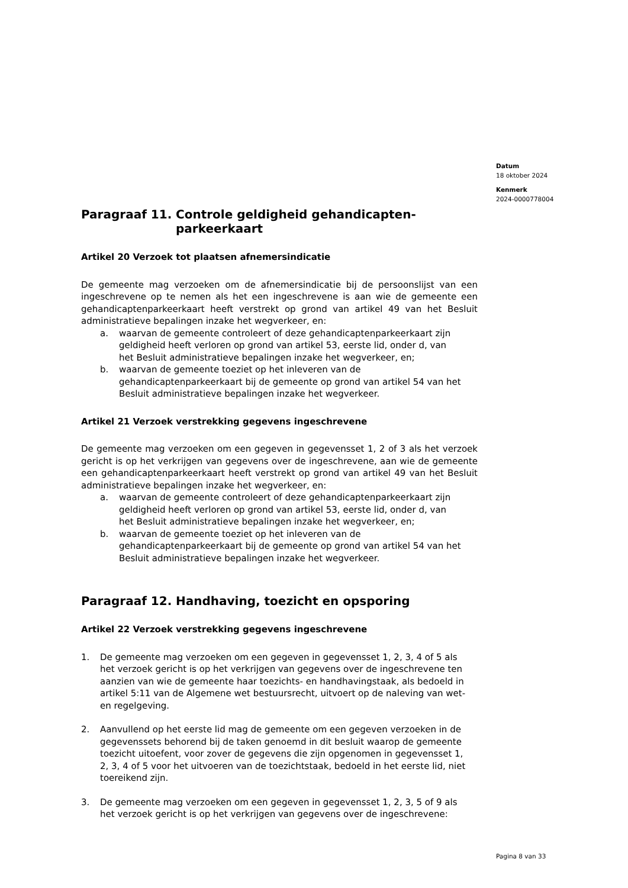Datum
18 oktober 2024
Kenmerk
2024-0000778004
Paragraaf 11. Controle geldigheid gehandicapten-parkeerkaart
Artikel 20 Verzoek tot plaatsen afnemersindicatie
De gemeente mag verzoeken om de afnemersindicatie bij de persoonslijst van een ingeschrevene op te nemen als het een ingeschrevene is aan wie de gemeente een gehandicaptenparkeerkaart heeft verstrekt op grond van artikel 49 van het Besluit administratieve bepalingen inzake het wegverkeer, en:
a. waarvan de gemeente controleert of deze gehandicaptenparkeerkaart zijn geldigheid heeft verloren op grond van artikel 53, eerste lid, onder d, van het Besluit administratieve bepalingen inzake het wegverkeer, en;
b. waarvan de gemeente toeziet op het inleveren van de gehandicaptenparkeerkaart bij de gemeente op grond van artikel 54 van het Besluit administratieve bepalingen inzake het wegverkeer.
Artikel 21 Verzoek verstrekking gegevens ingeschrevene
De gemeente mag verzoeken om een gegeven in gegevensset 1, 2 of 3 als het verzoek gericht is op het verkrijgen van gegevens over de ingeschrevene, aan wie de gemeente een gehandicaptenparkeerkaart heeft verstrekt op grond van artikel 49 van het Besluit administratieve bepalingen inzake het wegverkeer, en:
a. waarvan de gemeente controleert of deze gehandicaptenparkeerkaart zijn geldigheid heeft verloren op grond van artikel 53, eerste lid, onder d, van het Besluit administratieve bepalingen inzake het wegverkeer, en;
b. waarvan de gemeente toeziet op het inleveren van de gehandicaptenparkeerkaart bij de gemeente op grond van artikel 54 van het Besluit administratieve bepalingen inzake het wegverkeer.
Paragraaf 12. Handhaving, toezicht en opsporing
Artikel 22 Verzoek verstrekking gegevens ingeschrevene
1. De gemeente mag verzoeken om een gegeven in gegevensset 1, 2, 3, 4 of 5 als het verzoek gericht is op het verkrijgen van gegevens over de ingeschrevene ten aanzien van wie de gemeente haar toezichts- en handhavingstaak, als bedoeld in artikel 5:11 van de Algemene wet bestuursrecht, uitvoert op de naleving van wet- en regelgeving.
2. Aanvullend op het eerste lid mag de gemeente om een gegeven verzoeken in de gegevenssets behorend bij de taken genoemd in dit besluit waarop de gemeente toezicht uitoefent, voor zover de gegevens die zijn opgenomen in gegevensset 1, 2, 3, 4 of 5 voor het uitvoeren van de toezichtstaak, bedoeld in het eerste lid, niet toereikend zijn.
3. De gemeente mag verzoeken om een gegeven in gegevensset 1, 2, 3, 5 of 9 als het verzoek gericht is op het verkrijgen van gegevens over de ingeschrevene:
Pagina 8 van 33